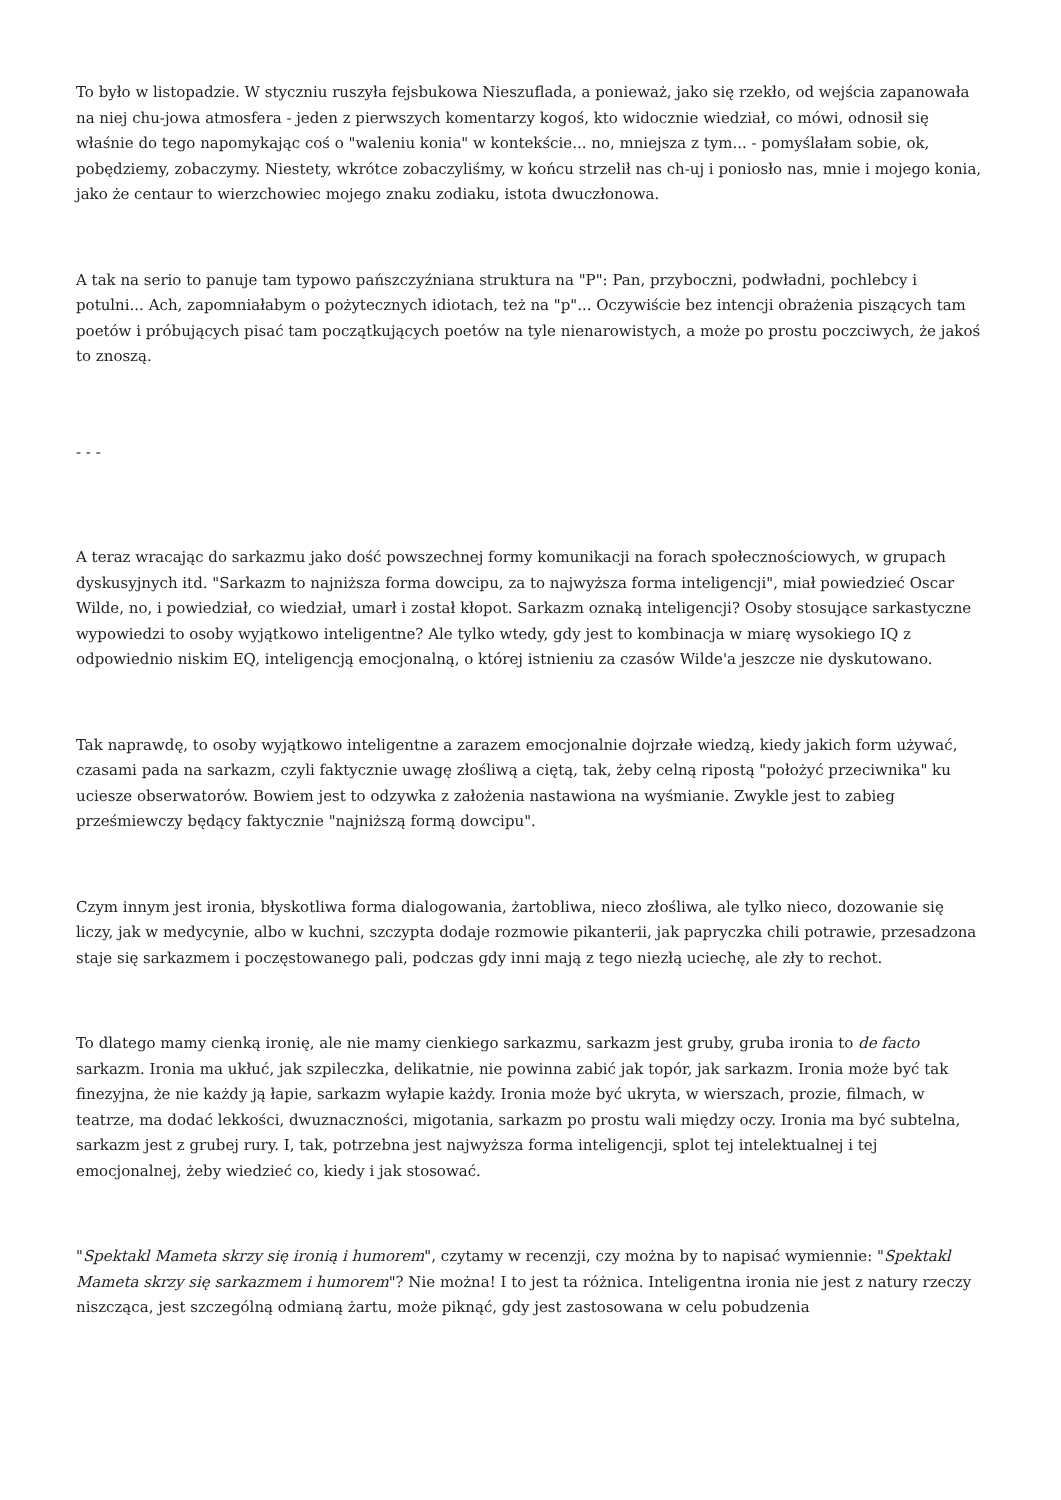To było w listopadzie. W styczniu ruszyła fejsbukowa Nieszuflada, a ponieważ, jako się rzekło, od wejścia zapanowała na niej chu-jowa atmosfera - jeden z pierwszych komentarzy kogoś, kto widocznie wiedział, co mówi, odnosił się właśnie do tego napomykając coś o "waleniu konia" w kontekście... no, mniejsza z tym... - pomyślałam sobie, ok, pobędziemy, zobaczymy. Niestety, wkrótce zobaczyliśmy, w końcu strzelił nas ch-uj i poniosło nas, mnie i mojego konia, jako że centaur to wierzchowiec mojego znaku zodiaku, istota dwuczłonowa.
A tak na serio to panuje tam typowo pańszczyźniana struktura na "P": Pan, przyboczni, podwładni, pochlebcy i potulni... Ach, zapomniałabym o pożytecznych idiotach, też na "p"... Oczywiście bez intencji obrażenia piszących tam poetów i próbujących pisać tam początkujących poetów na tyle nienarowistych, a może po prostu poczciwych, że jakoś to znoszą.
- - -
A teraz wracając do sarkazmu jako dość powszechnej formy komunikacji na forach społecznościowych, w grupach dyskusyjnych itd. "Sarkazm to najniższa forma dowcipu, za to najwyższa forma inteligencji", miał powiedzieć Oscar Wilde, no, i powiedział, co wiedział, umarł i został kłopot. Sarkazm oznaką inteligencji? Osoby stosujące sarkastyczne wypowiedzi to osoby wyjątkowo inteligentne? Ale tylko wtedy, gdy jest to kombinacja w miarę wysokiego IQ z odpowiednio niskim EQ, inteligencją emocjonalną, o której istnieniu za czasów Wilde'a jeszcze nie dyskutowano.
Tak naprawdę, to osoby wyjątkowo inteligentne a zarazem emocjonalnie dojrzałe wiedzą, kiedy jakich form używać, czasami pada na sarkazm, czyli faktycznie uwagę złośliwą a ciętą, tak, żeby celną ripostą "położyć przeciwnika" ku uciesze obserwatorów. Bowiem jest to odzywka z założenia nastawiona na wyśmianie. Zwykle jest to zabieg prześmiewczy będący faktycznie "najniższą formą dowcipu".
Czym innym jest ironia, błyskotliwa forma dialogowania, żartobliwa, nieco złośliwa, ale tylko nieco, dozowanie się liczy, jak w medycynie, albo w kuchni, szczypta dodaje rozmowie pikanterii, jak papryczka chili potrawie, przesadzona staje się sarkazmem i poczęstowanego pali, podczas gdy inni mają z tego niezłą uciechę, ale zły to rechot.
To dlatego mamy cienką ironię, ale nie mamy cienkiego sarkazmu, sarkazm jest gruby, gruba ironia to de facto sarkazm. Ironia ma ukłuć, jak szpileczka, delikatnie, nie powinna zabić jak topór, jak sarkazm. Ironia może być tak finezyjna, że nie każdy ją łapie, sarkazm wyłapie każdy. Ironia może być ukryta, w wierszach, prozie, filmach, w teatrze, ma dodać lekkości, dwuznaczności, migotania, sarkazm po prostu wali między oczy. Ironia ma być subtelna, sarkazm jest z grubej rury. I, tak, potrzebna jest najwyższa forma inteligencji, splot tej intelektualnej i tej emocjonalnej, żeby wiedzieć co, kiedy i jak stosować.
"Spektakl Mameta skrzy się ironią i humorem", czytamy w recenzji, czy można by to napisać wymiennie: "Spektakl Mameta skrzy się sarkazmem i humorem"? Nie można! I to jest ta różnica. Inteligentna ironia nie jest z natury rzeczy niszcząca, jest szczególną odmianą żartu, może piknąć, gdy jest zastosowana w celu pobudzenia